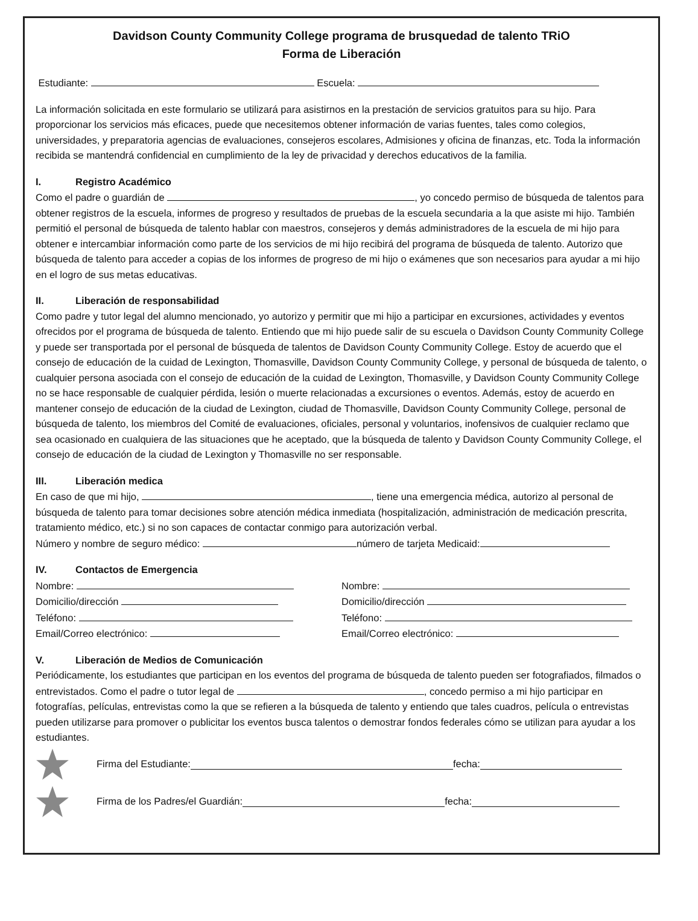Davidson County Community College programa de brusquedad de talento TRiO
Forma de Liberación
Estudiante: Escuela:
La información solicitada en este formulario se utilizará para asistirnos en la prestación de servicios gratuitos para su hijo. Para proporcionar los servicios más eficaces, puede que necesitemos obtener información de varias fuentes, tales como colegios, universidades, y preparatoria agencias de evaluaciones, consejeros escolares, Admisiones y oficina de finanzas, etc. Toda la información recibida se mantendrá confidencial en cumplimiento de la ley de privacidad y derechos educativos de la familia.
I. Registro Académico
Como el padre o guardián de , yo concedo permiso de búsqueda de talentos para obtener registros de la escuela, informes de progreso y resultados de pruebas de la escuela secundaria a la que asiste mi hijo. También permitió el personal de búsqueda de talento hablar con maestros, consejeros y demás administradores de la escuela de mi hijo para obtener e intercambiar información como parte de los servicios de mi hijo recibirá del programa de búsqueda de talento. Autorizo que búsqueda de talento para acceder a copias de los informes de progreso de mi hijo o exámenes que son necesarios para ayudar a mi hijo en el logro de sus metas educativas.
II. Liberación de responsabilidad
Como padre y tutor legal del alumno mencionado, yo autorizo y permitir que mi hijo a participar en excursiones, actividades y eventos ofrecidos por el programa de búsqueda de talento. Entiendo que mi hijo puede salir de su escuela o Davidson County Community College y puede ser transportada por el personal de búsqueda de talentos de Davidson County Community College. Estoy de acuerdo que el consejo de educación de la cuidad de Lexington, Thomasville, Davidson County Community College, y personal de búsqueda de talento, o cualquier persona asociada con el consejo de educación de la cuidad de Lexington, Thomasville, y Davidson County Community College no se hace responsable de cualquier pérdida, lesión o muerte relacionadas a excursiones o eventos. Además, estoy de acuerdo en mantener consejo de educación de la ciudad de Lexington, ciudad de Thomasville, Davidson County Community College, personal de búsqueda de talento, los miembros del Comité de evaluaciones, oficiales, personal y voluntarios, inofensivos de cualquier reclamo que sea ocasionado en cualquiera de las situaciones que he aceptado, que la búsqueda de talento y Davidson County Community College, el consejo de educación de la ciudad de Lexington y Thomasville no ser responsable.
III. Liberación medica
En caso de que mi hijo, , tiene una emergencia médica, autorizo al personal de búsqueda de talento para tomar decisiones sobre atención médica inmediata (hospitalización, administración de medicación prescrita, tratamiento médico, etc.) si no son capaces de contactar conmigo para autorización verbal.
Número y nombre de seguro médico: número de tarjeta Medicaid:
IV. Contactos de Emergencia
Nombre:
Domicilio/dirección
Teléfono:
Email/Correo electrónico:
Nombre:
Domicilio/dirección
Teléfono:
Email/Correo electrónico:
V. Liberación de Medios de Comunicación
Periódicamente, los estudiantes que participan en los eventos del programa de búsqueda de talento pueden ser fotografiados, filmados o entrevistados. Como el padre o tutor legal de , concedo permiso a mi hijo participar en fotografías, películas, entrevistas como la que se refieren a la búsqueda de talento y entiendo que tales cuadros, película o entrevistas pueden utilizarse para promover o publicitar los eventos busca talentos o demostrar fondos federales cómo se utilizan para ayudar a los estudiantes.
Firma del Estudiante: fecha:
Firma de los Padres/el Guardián: fecha: